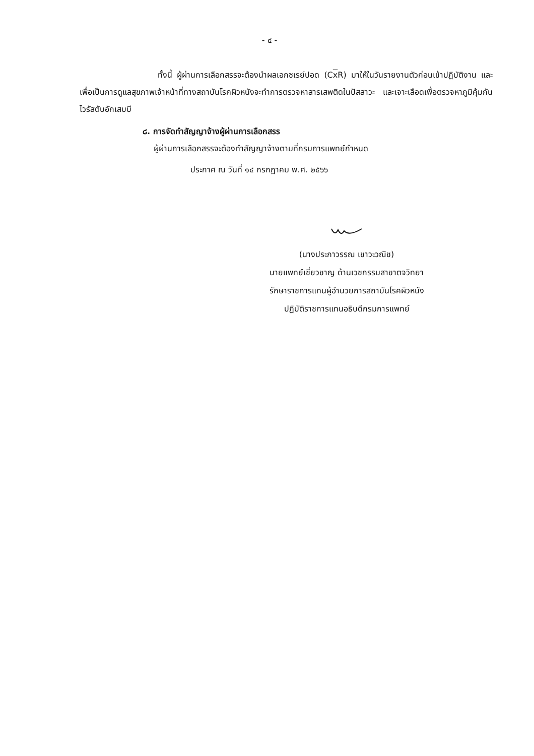- ๔ -
ทั้งนี้ ผู้ผ่านการเลือกสรรจะต้องนำผลเอกซเรย์ปอด (Cx R) มาให้ในวันรายงานตัวก่อนเข้าปฏิบัติงาน และเพื่อเป็นการดูแลสุขภาพเจ้าหน้าที่ทางสถาบันโรคผิวหนังจะทำการตรวจหาสารเสพติดในปัสสาวะ และเจาะเลือดเพื่อตรวจหาภูมิคุ้มกันไวรัสตับอักเสบบี
๘. การจัดทำสัญญาจ้างผู้ผ่านการเลือกสรร
ผู้ผ่านการเลือกสรรจะต้องทำสัญญาจ้างตามที่กรมการแพทย์กำหนด
ประกาศ ณ วันที่ ๑๔ กรกฎาคม พ.ศ. ๒๕๖๖
(นางประภาวรรณ เชาวะวณิช)
นายแพทย์เชี่ยวชาญ ด้านเวชกรรมสาขาตจวิทยา
รักษาราชการแทนผู้อำนวยการสถาบันโรคผิวหนัง
ปฏิบัติราชการแทนอธิบดีกรมการแพทย์